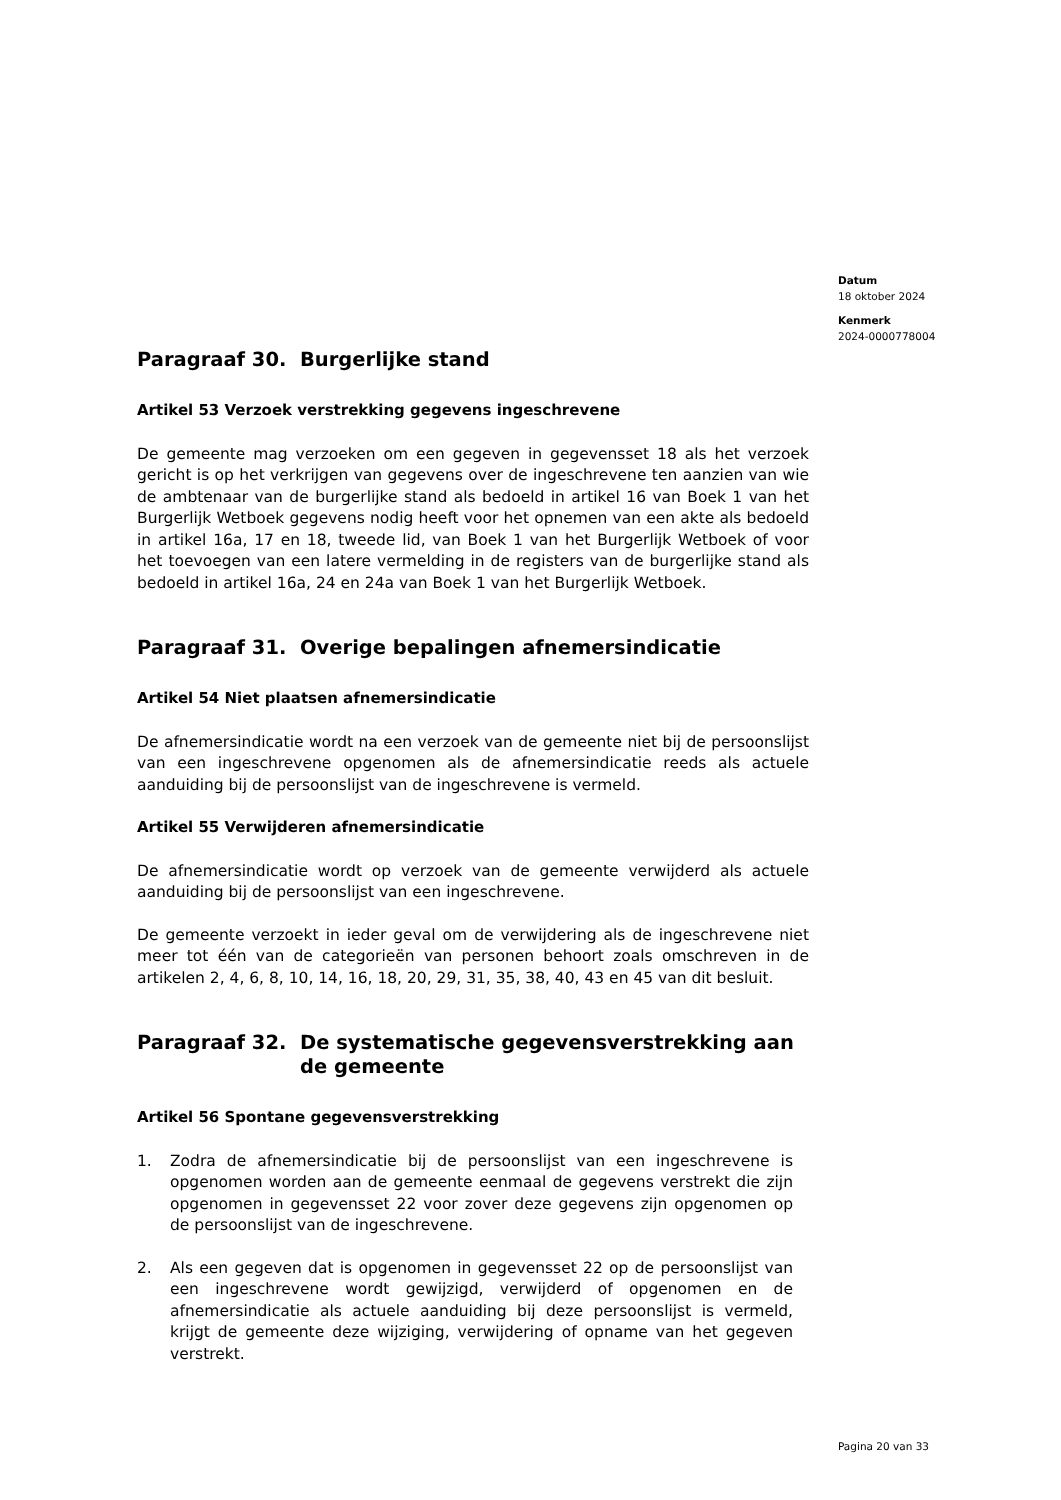Datum
18 oktober 2024
Kenmerk
2024-0000778004
Paragraaf 30. Burgerlijke stand
Artikel 53 Verzoek verstrekking gegevens ingeschrevene
De gemeente mag verzoeken om een gegeven in gegevensset 18 als het verzoek gericht is op het verkrijgen van gegevens over de ingeschrevene ten aanzien van wie de ambtenaar van de burgerlijke stand als bedoeld in artikel 16 van Boek 1 van het Burgerlijk Wetboek gegevens nodig heeft voor het opnemen van een akte als bedoeld in artikel 16a, 17 en 18, tweede lid, van Boek 1 van het Burgerlijk Wetboek of voor het toevoegen van een latere vermelding in de registers van de burgerlijke stand als bedoeld in artikel 16a, 24 en 24a van Boek 1 van het Burgerlijk Wetboek.
Paragraaf 31. Overige bepalingen afnemersindicatie
Artikel 54 Niet plaatsen afnemersindicatie
De afnemersindicatie wordt na een verzoek van de gemeente niet bij de persoonslijst van een ingeschrevene opgenomen als de afnemersindicatie reeds als actuele aanduiding bij de persoonslijst van de ingeschrevene is vermeld.
Artikel 55 Verwijderen afnemersindicatie
De afnemersindicatie wordt op verzoek van de gemeente verwijderd als actuele aanduiding bij de persoonslijst van een ingeschrevene.
De gemeente verzoekt in ieder geval om de verwijdering als de ingeschrevene niet meer tot één van de categorieën van personen behoort zoals omschreven in de artikelen 2, 4, 6, 8, 10, 14, 16, 18, 20, 29, 31, 35, 38, 40, 43 en 45 van dit besluit.
Paragraaf 32. De systematische gegevensverstrekking aan de gemeente
Artikel 56 Spontane gegevensverstrekking
1. Zodra de afnemersindicatie bij de persoonslijst van een ingeschrevene is opgenomen worden aan de gemeente eenmaal de gegevens verstrekt die zijn opgenomen in gegevensset 22 voor zover deze gegevens zijn opgenomen op de persoonslijst van de ingeschrevene.
2. Als een gegeven dat is opgenomen in gegevensset 22 op de persoonslijst van een ingeschrevene wordt gewijzigd, verwijderd of opgenomen en de afnemersindicatie als actuele aanduiding bij deze persoonslijst is vermeld, krijgt de gemeente deze wijziging, verwijdering of opname van het gegeven verstrekt.
Pagina 20 van 33